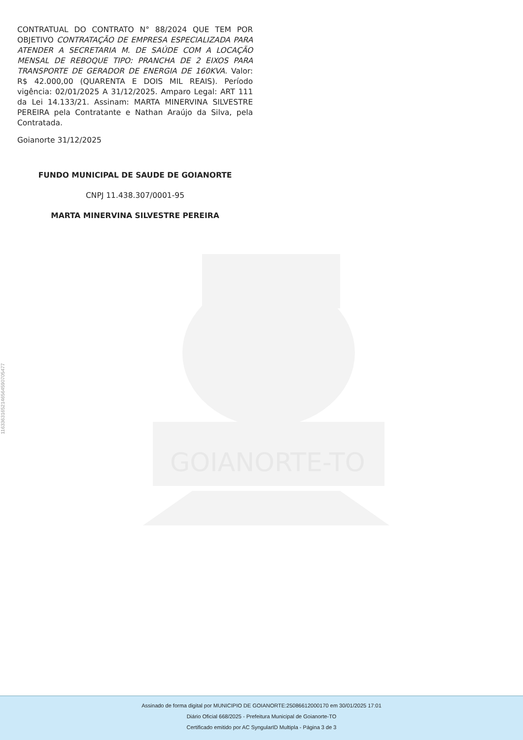11633631652146564590705477
GOIANORTE-TO
CONTRATUAL DO CONTRATO N° 88/2024 QUE TEM POR OBJETIVO CONTRATAÇÃO DE EMPRESA ESPECIALIZADA PARA ATENDER A SECRETARIA M. DE SAÚDE COM A LOCAÇÃO MENSAL DE REBOQUE TIPO: PRANCHA DE 2 EIXOS PARA TRANSPORTE DE GERADOR DE ENERGIA DE 160KVA. Valor: R$ 42.000,00 (QUARENTA E DOIS MIL REAIS). Período vigência: 02/01/2025 A 31/12/2025. Amparo Legal: ART 111 da Lei 14.133/21. Assinam: MARTA MINERVINA SILVESTRE PEREIRA pela Contratante e Nathan Araújo da Silva, pela Contratada.
Goianorte 31/12/2025
FUNDO MUNICIPAL DE SAUDE DE GOIANORTE
CNPJ 11.438.307/0001-95
MARTA MINERVINA SILVESTRE PEREIRA
Assinado de forma digital por MUNICIPIO DE GOIANORTE:25086612000170 em 30/01/2025 17:01
Diário Oficial 668/2025 - Prefeitura Municipal de Goianorte-TO
Certificado emitido por AC SyngularID Multipla - Página 3 de 3